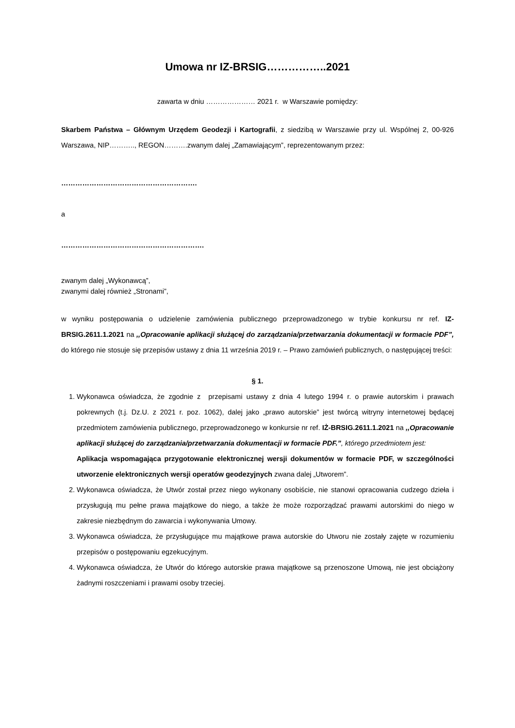Umowa nr IZ-BRSIG……………..2021
zawarta w dniu ………………… 2021 r. w Warszawie pomiędzy:
Skarbem Państwa – Głównym Urzędem Geodezji i Kartografii, z siedzibą w Warszawie przy ul. Wspólnej 2, 00-926 Warszawa, NIP……….., REGON……….zwanym dalej „Zamawiającym”, reprezentowanym przez:
………………………………………………….
a
…………………………………………………….
zwanym dalej „Wykonawcą”,
zwanymi dalej również „Stronami”,
w wyniku postępowania o udzielenie zamówienia publicznego przeprowadzonego w trybie konkursu nr ref. IZ-BRSIG.2611.1.2021 na ,,Opracowanie aplikacji służącej do zarządzania/przetwarzania dokumentacji w formacie PDF”, do którego nie stosuje się przepisów ustawy z dnia 11 września 2019 r. – Prawo zamówień publicznych, o następującej treści:
§ 1.
1. Wykonawca oświadcza, że zgodnie z przepisami ustawy z dnia 4 lutego 1994 r. o prawie autorskim i prawach pokrewnych (t.j. Dz.U. z 2021 r. poz. 1062), dalej jako „prawo autorskie” jest twórcą witryny internetowej będącej przedmiotem zamówienia publicznego, przeprowadzonego w konkursie nr ref. IŻ-BRSIG.2611.1.2021 na ,,Opracowanie aplikacji służącej do zarządzania/przetwarzania dokumentacji w formacie PDF.”, którego przedmiotem jest:
Aplikacja wspomagająca przygotowanie elektronicznej wersji dokumentów w formacie PDF, w szczególności utworzenie elektronicznych wersji operatów geodezyjnych zwana dalej „Utworem”.
2. Wykonawca oświadcza, że Utwór został przez niego wykonany osobiście, nie stanowi opracowania cudzego dzieła i przysługują mu pełne prawa majątkowe do niego, a także że może rozporządzać prawami autorskimi do niego w zakresie niezbędnym do zawarcia i wykonywania Umowy.
3. Wykonawca oświadcza, że przysługujące mu majątkowe prawa autorskie do Utworu nie zostały zajęte w rozumieniu przepisów o postępowaniu egzekucyjnym.
4. Wykonawca oświadcza, że Utwór do którego autorskie prawa majątkowe są przenoszone Umową, nie jest obciążony żadnymi roszczeniami i prawami osoby trzeciej.